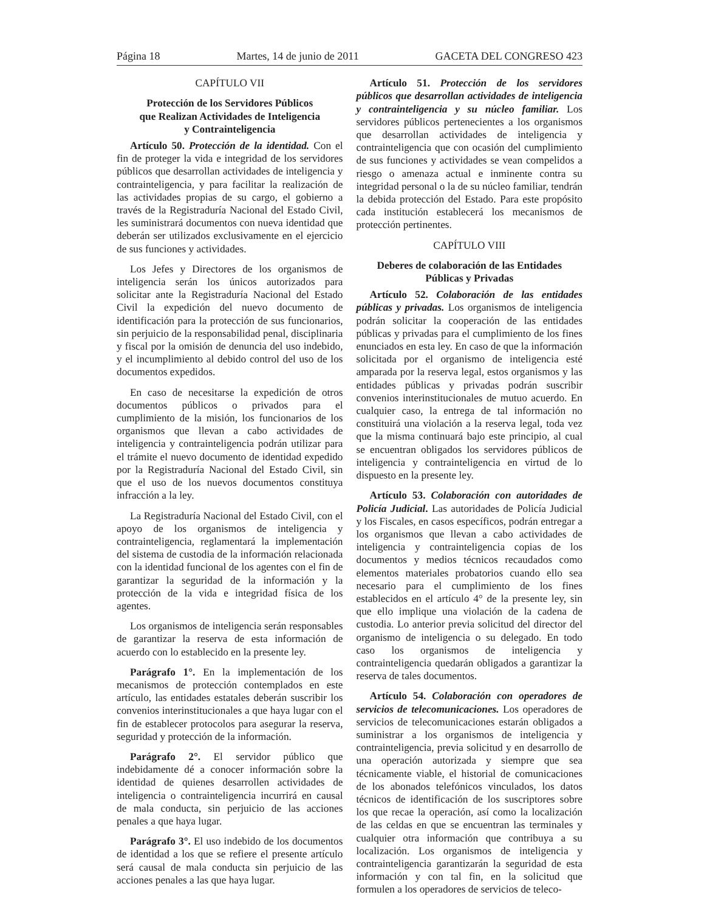Página 18 Martes, 14 de junio de 2011 GACETA DEL CONGRESO 423
CAPÍTULO VII
Protección de los Servidores Públicos
que Realizan Actividades de Inteligencia
y Contrainteligencia
Artículo 50. Protección de la identidad. Con el fin de proteger la vida e integridad de los servidores públicos que desarrollan actividades de inteligencia y contrainteligencia, y para facilitar la realización de las actividades propias de su cargo, el gobierno a través de la Registraduría Nacional del Estado Civil, les suministrará documentos con nueva identidad que deberán ser utilizados exclusivamente en el ejercicio de sus funciones y actividades.
Los Jefes y Directores de los organismos de inteligencia serán los únicos autorizados para solicitar ante la Registraduría Nacional del Estado Civil la expedición del nuevo documento de identificación para la protección de sus funcionarios, sin perjuicio de la responsabilidad penal, disciplinaria y fiscal por la omisión de denuncia del uso indebido, y el incumplimiento al debido control del uso de los documentos expedidos.
En caso de necesitarse la expedición de otros documentos públicos o privados para el cumplimiento de la misión, los funcionarios de los organismos que llevan a cabo actividades de inteligencia y contrainteligencia podrán utilizar para el trámite el nuevo documento de identidad expedido por la Registraduría Nacional del Estado Civil, sin que el uso de los nuevos documentos constituya infracción a la ley.
La Registraduría Nacional del Estado Civil, con el apoyo de los organismos de inteligencia y contrainteligencia, reglamentará la implementación del sistema de custodia de la información relacionada con la identidad funcional de los agentes con el fin de garantizar la seguridad de la información y la protección de la vida e integridad física de los agentes.
Los organismos de inteligencia serán responsables de garantizar la reserva de esta información de acuerdo con lo establecido en la presente ley.
Parágrafo 1°. En la implementación de los mecanismos de protección contemplados en este artículo, las entidades estatales deberán suscribir los convenios interinstitucionales a que haya lugar con el fin de establecer protocolos para asegurar la reserva, seguridad y protección de la información.
Parágrafo 2°. El servidor público que indebidamente dé a conocer información sobre la identidad de quienes desarrollen actividades de inteligencia o contrainteligencia incurrirá en causal de mala conducta, sin perjuicio de las acciones penales a que haya lugar.
Parágrafo 3°. El uso indebido de los documentos de identidad a los que se refiere el presente artículo será causal de mala conducta sin perjuicio de las acciones penales a las que haya lugar.
Artículo 51. Protección de los servidores públicos que desarrollan actividades de inteligencia y contrainteligencia y su núcleo familiar. Los servidores públicos pertenecientes a los organismos que desarrollan actividades de inteligencia y contrainteligencia que con ocasión del cumplimiento de sus funciones y actividades se vean compelidos a riesgo o amenaza actual e inminente contra su integridad personal o la de su núcleo familiar, tendrán la debida protección del Estado. Para este propósito cada institución establecerá los mecanismos de protección pertinentes.
CAPÍTULO VIII
Deberes de colaboración de las Entidades
Públicas y Privadas
Artículo 52. Colaboración de las entidades públicas y privadas. Los organismos de inteligencia podrán solicitar la cooperación de las entidades públicas y privadas para el cumplimiento de los fines enunciados en esta ley. En caso de que la información solicitada por el organismo de inteligencia esté amparada por la reserva legal, estos organismos y las entidades públicas y privadas podrán suscribir convenios interinstitucionales de mutuo acuerdo. En cualquier caso, la entrega de tal información no constituirá una violación a la reserva legal, toda vez que la misma continuará bajo este principio, al cual se encuentran obligados los servidores públicos de inteligencia y contrainteligencia en virtud de lo dispuesto en la presente ley.
Artículo 53. Colaboración con autoridades de Policía Judicial. Las autoridades de Policía Judicial y los Fiscales, en casos específicos, podrán entregar a los organismos que llevan a cabo actividades de inteligencia y contrainteligencia copias de los documentos y medios técnicos recaudados como elementos materiales probatorios cuando ello sea necesario para el cumplimiento de los fines establecidos en el artículo 4° de la presente ley, sin que ello implique una violación de la cadena de custodia. Lo anterior previa solicitud del director del organismo de inteligencia o su delegado. En todo caso los organismos de inteligencia y contrainteligencia quedarán obligados a garantizar la reserva de tales documentos.
Artículo 54. Colaboración con operadores de servicios de telecomunicaciones. Los operadores de servicios de telecomunicaciones estarán obligados a suministrar a los organismos de inteligencia y contrainteligencia, previa solicitud y en desarrollo de una operación autorizada y siempre que sea técnicamente viable, el historial de comunicaciones de los abonados telefónicos vinculados, los datos técnicos de identificación de los suscriptores sobre los que recae la operación, así como la localización de las celdas en que se encuentran las terminales y cualquier otra información que contribuya a su localización. Los organismos de inteligencia y contrainteligencia garantizarán la seguridad de esta información y con tal fin, en la solicitud que formulen a los operadores de servicios de teleco-